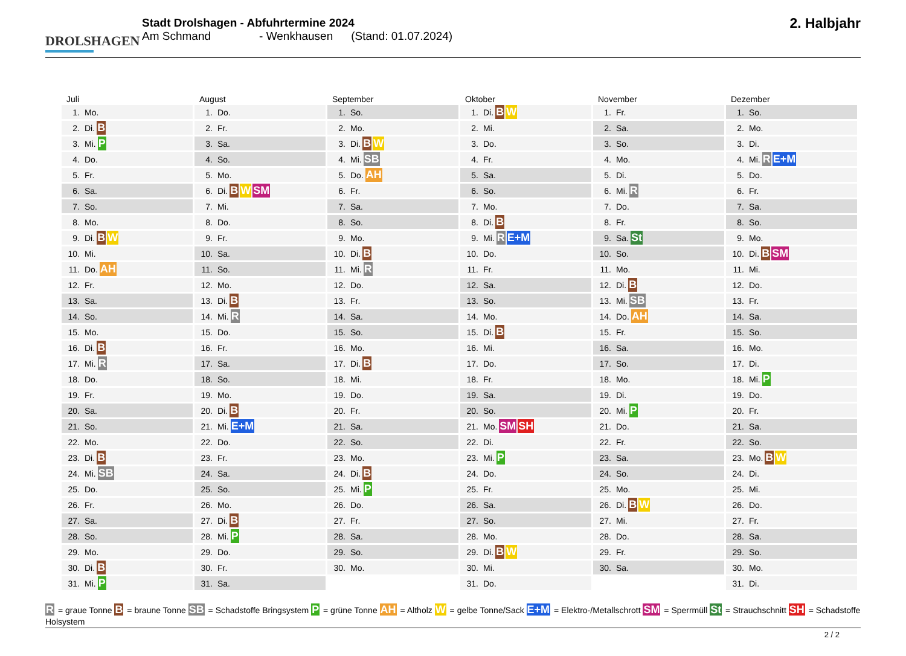DROLSHAGEN
Stadt Drolshagen - Abfuhrtermine 2024
Am Schmand - Wenkhausen (Stand: 01.07.2024)
2. Halbjahr
Juli
1. Mo.
2. Di. B
3. Mi. P
4. Do.
5. Fr.
6. Sa.
7. So.
8. Mo.
9. Di. B W
10. Mi.
11. Do. AH
12. Fr.
13. Sa.
14. So.
15. Mo.
16. Di. B
17. Mi. R
18. Do.
19. Fr.
20. Sa.
21. So.
22. Mo.
23. Di. B
24. Mi. SB
25. Do.
26. Fr.
27. Sa.
28. So.
29. Mo.
30. Di. B
31. Mi. P
August
1. Do.
2. Fr.
3. Sa.
4. So.
5. Mo.
6. Di. B W SM
7. Mi.
8. Do.
9. Fr.
10. Sa.
11. So.
12. Mo.
13. Di. B
14. Mi. R
15. Do.
16. Fr.
17. Sa.
18. So.
19. Mo.
20. Di. B
21. Mi. E+M
22. Do.
23. Fr.
24. Sa.
25. So.
26. Mo.
27. Di. B
28. Mi. P
29. Do.
30. Fr.
31. Sa.
September
1. So.
2. Mo.
3. Di. B W
4. Mi. SB
5. Do. AH
6. Fr.
7. Sa.
8. So.
9. Mo.
10. Di. B
11. Mi. R
12. Do.
13. Fr.
14. Sa.
15. So.
16. Mo.
17. Di. B
18. Mi.
19. Do.
20. Fr.
21. Sa.
22. So.
23. Mo.
24. Di. B
25. Mi. P
26. Do.
27. Fr.
28. Sa.
29. So.
30. Mo.
Oktober
1. Di. B W
2. Mi.
3. Do.
4. Fr.
5. Sa.
6. So.
7. Mo.
8. Di. B
9. Mi. R E+M
10. Do.
11. Fr.
12. Sa.
13. So.
14. Mo.
15. Di. B
16. Mi.
17. Do.
18. Fr.
19. Sa.
20. So.
21. Mo. SM SH
22. Di.
23. Mi. P
24. Do.
25. Fr.
26. Sa.
27. So.
28. Mo.
29. Di. B W
30. Mi.
31. Do.
November
1. Fr.
2. Sa.
3. So.
4. Mo.
5. Di.
6. Mi. R
7. Do.
8. Fr.
9. Sa. St
10. So.
11. Mo.
12. Di. B
13. Mi. SB
14. Do. AH
15. Fr.
16. Sa.
17. So.
18. Mo.
19. Di.
20. Mi. P
21. Do.
22. Fr.
23. Sa.
24. So.
25. Mo.
26. Di. B W
27. Mi.
28. Do.
29. Fr.
30. Sa.
Dezember
1. So.
2. Mo.
3. Di.
4. Mi. R E+M
5. Do.
6. Fr.
7. Sa.
8. So.
9. Mo.
10. Di. B SM
11. Mi.
12. Do.
13. Fr.
14. Sa.
15. So.
16. Mo.
17. Di.
18. Mi. P
19. Do.
20. Fr.
21. Sa.
22. So.
23. Mo. B W
24. Di.
25. Mi.
26. Do.
27. Fr.
28. Sa.
29. So.
30. Mo.
31. Di.
R = graue Tonne B = braune Tonne SB = Schadstoffe Bringsystem P = grüne Tonne AH = Altholz W = gelbe Tonne/Sack E+M = Elektro-/Metallschrott SM = Sperrmüll St = Strauchschnitt SH = Schadstoffe Holsystem
2 / 2